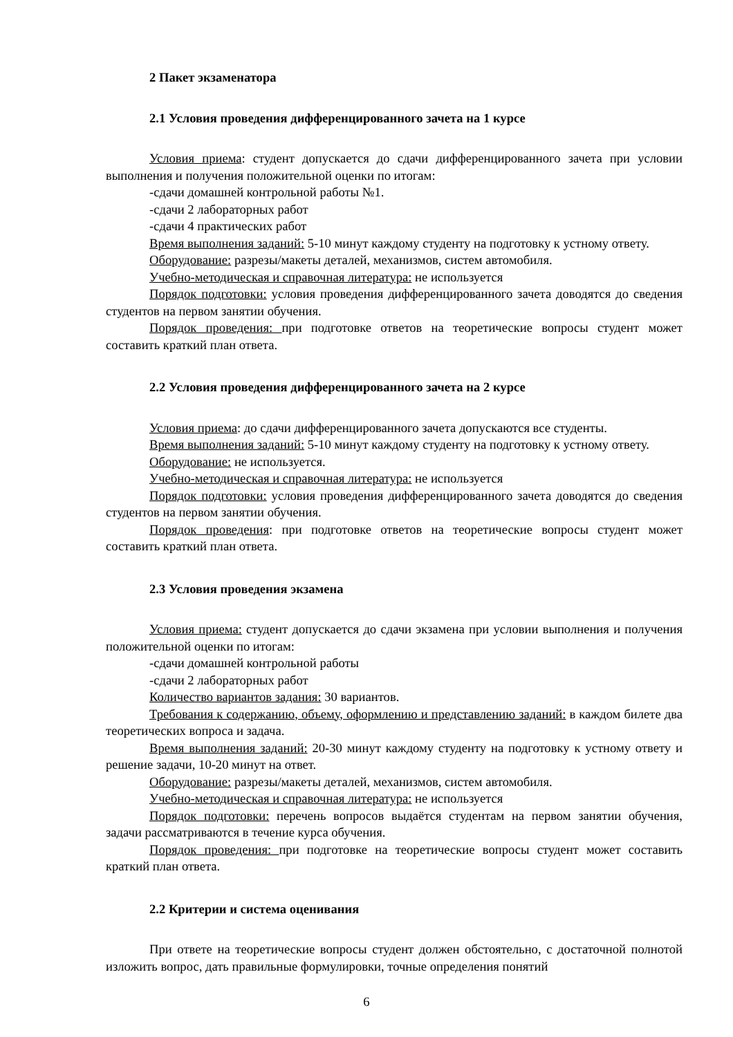2 Пакет экзаменатора
2.1 Условия проведения дифференцированного зачета на 1 курсе
Условия приема: студент допускается до сдачи дифференцированного зачета при условии выполнения и получения положительной оценки по итогам:
-сдачи домашней контрольной работы №1.
-сдачи 2 лабораторных работ
-сдачи 4 практических работ
Время выполнения заданий: 5-10 минут каждому студенту на подготовку к устному ответу.
Оборудование: разрезы/макеты деталей, механизмов, систем автомобиля.
Учебно-методическая и справочная литература: не используется
Порядок подготовки: условия проведения дифференцированного зачета доводятся до сведения студентов на первом занятии обучения.
Порядок проведения: при подготовке ответов на теоретические вопросы студент может составить краткий план ответа.
2.2 Условия проведения дифференцированного зачета на 2 курсе
Условия приема: до сдачи дифференцированного зачета допускаются все студенты.
Время выполнения заданий: 5-10 минут каждому студенту на подготовку к устному ответу.
Оборудование: не используется.
Учебно-методическая и справочная литература: не используется
Порядок подготовки: условия проведения дифференцированного зачета доводятся до сведения студентов на первом занятии обучения.
Порядок проведения: при подготовке ответов на теоретические вопросы студент может составить краткий план ответа.
2.3 Условия проведения экзамена
Условия приема: студент допускается до сдачи экзамена при условии выполнения и получения положительной оценки по итогам:
-сдачи домашней контрольной работы
-сдачи 2 лабораторных работ
Количество вариантов задания: 30 вариантов.
Требования к содержанию, объему, оформлению и представлению заданий: в каждом билете два теоретических вопроса и задача.
Время выполнения заданий: 20-30 минут каждому студенту на подготовку к устному ответу и решение задачи, 10-20 минут на ответ.
Оборудование: разрезы/макеты деталей, механизмов, систем автомобиля.
Учебно-методическая и справочная литература: не используется
Порядок подготовки: перечень вопросов выдаётся студентам на первом занятии обучения, задачи рассматриваются в течение курса обучения.
Порядок проведения: при подготовке на теоретические вопросы студент может составить краткий план ответа.
2.2 Критерии и система оценивания
При ответе на теоретические вопросы студент должен обстоятельно, с достаточной полнотой изложить вопрос, дать правильные формулировки, точные определения понятий
6